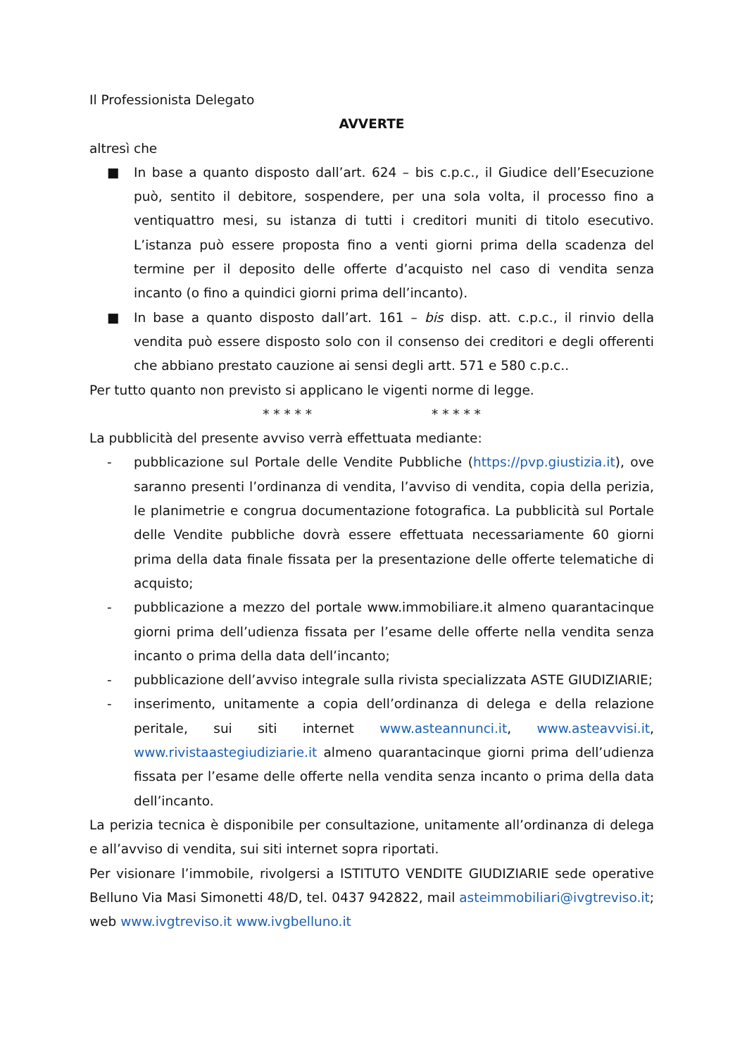Il Professionista Delegato
AVVERTE
altresì che
■ In base a quanto disposto dall’art. 624 – bis c.p.c., il Giudice dell’Esecuzione può, sentito il debitore, sospendere, per una sola volta, il processo fino a ventiquattro mesi, su istanza di tutti i creditori muniti di titolo esecutivo. L’istanza può essere proposta fino a venti giorni prima della scadenza del termine per il deposito delle offerte d’acquisto nel caso di vendita senza incanto (o fino a quindici giorni prima dell’incanto).
■ In base a quanto disposto dall’art. 161 – bis disp. att. c.p.c., il rinvio della vendita può essere disposto solo con il consenso dei creditori e degli offerenti che abbiano prestato cauzione ai sensi degli artt. 571 e 580 c.p.c..
Per tutto quanto non previsto si applicano le vigenti norme di legge.
* * * * * * * * * *
La pubblicità del presente avviso verrà effettuata mediante:
- pubblicazione sul Portale delle Vendite Pubbliche (https://pvp.giustizia.it), ove saranno presenti l’ordinanza di vendita, l’avviso di vendita, copia della perizia, le planimetrie e congrua documentazione fotografica. La pubblicità sul Portale delle Vendite pubbliche dovrà essere effettuata necessariamente 60 giorni prima della data finale fissata per la presentazione delle offerte telematiche di acquisto;
- pubblicazione a mezzo del portale www.immobiliare.it almeno quarantacinque giorni prima dell’udienza fissata per l’esame delle offerte nella vendita senza incanto o prima della data dell’incanto;
- pubblicazione dell’avviso integrale sulla rivista specializzata ASTE GIUDIZIARIE;
- inserimento, unitamente a copia dell’ordinanza di delega e della relazione peritale, sui siti internet www.asteannunci.it, www.asteavvisi.it, www.rivistaastegiudiziarie.it almeno quarantacinque giorni prima dell’udienza fissata per l’esame delle offerte nella vendita senza incanto o prima della data dell’incanto.
La perizia tecnica è disponibile per consultazione, unitamente all’ordinanza di delega e all’avviso di vendita, sui siti internet sopra riportati.
Per visionare l’immobile, rivolgersi a ISTITUTO VENDITE GIUDIZIARIE sede operative Belluno Via Masi Simonetti 48/D, tel. 0437 942822, mail asteimmobiliari@ivgtreviso.it; web www.ivgtreviso.it www.ivgbelluno.it